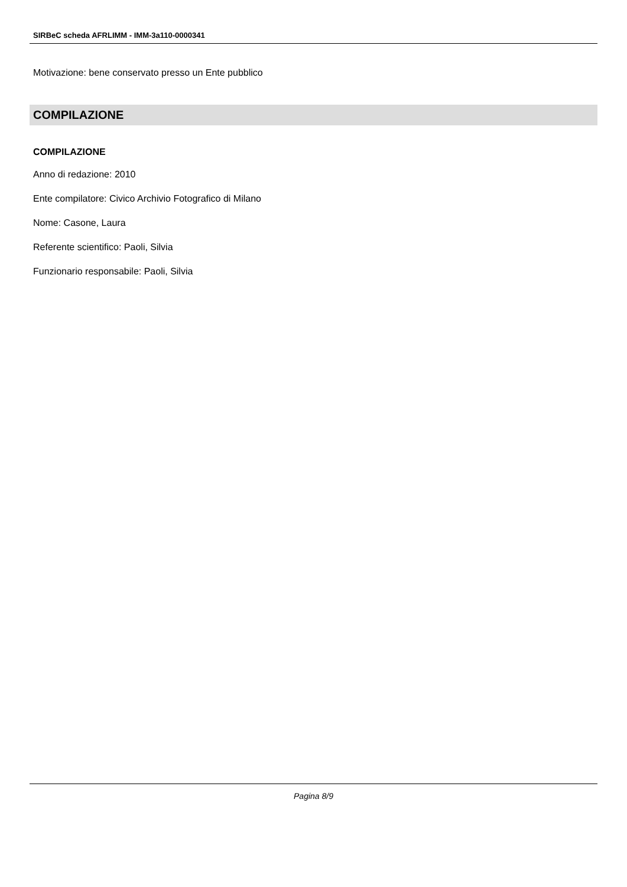SIRBeC scheda AFRLIMM - IMM-3a110-0000341
Motivazione: bene conservato presso un Ente pubblico
COMPILAZIONE
COMPILAZIONE
Anno di redazione: 2010
Ente compilatore: Civico Archivio Fotografico di Milano
Nome: Casone, Laura
Referente scientifico: Paoli, Silvia
Funzionario responsabile: Paoli, Silvia
Pagina 8/9